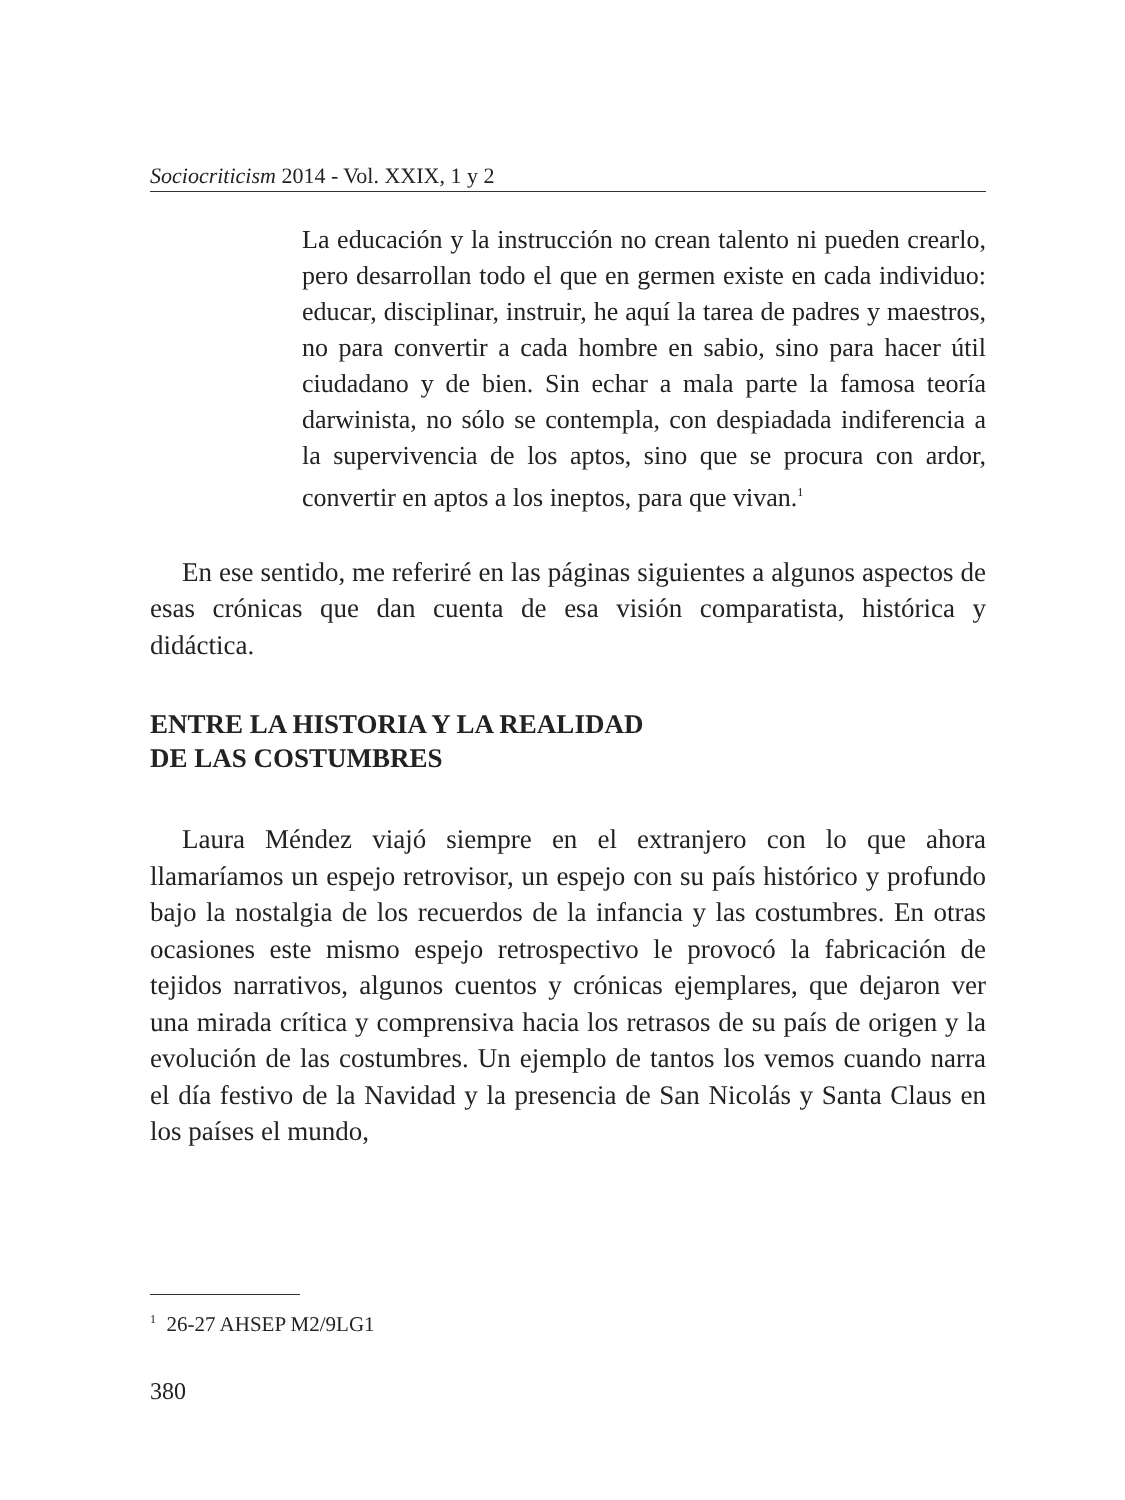Sociocriticism 2014 - Vol. XXIX, 1 y 2
La educación y la instrucción no crean talento ni pueden crearlo, pero desarrollan todo el que en germen existe en cada individuo: educar, disciplinar, instruir, he aquí la tarea de padres y maestros, no para convertir a cada hombre en sabio, sino para hacer útil ciudadano y de bien. Sin echar a mala parte la famosa teoría darwinista, no sólo se contempla, con despiadada indiferencia a la supervivencia de los aptos, sino que se procura con ardor, convertir en aptos a los ineptos, para que vivan.<sup>1</sup>
En ese sentido, me referiré en las páginas siguientes a algunos aspectos de esas crónicas que dan cuenta de esa visión comparatista, histórica y didáctica.
ENTRE LA HISTORIA Y LA REALIDAD
DE LAS COSTUMBRES
Laura Méndez viajó siempre en el extranjero con lo que ahora llamaríamos un espejo retrovisor, un espejo con su país histórico y profundo bajo la nostalgia de los recuerdos de la infancia y las costumbres. En otras ocasiones este mismo espejo retrospectivo le provocó la fabricación de tejidos narrativos, algunos cuentos y crónicas ejemplares, que dejaron ver una mirada crítica y comprensiva hacia los retrasos de su país de origen y la evolución de las costumbres. Un ejemplo de tantos los vemos cuando narra el día festivo de la Navidad y la presencia de San Nicolás y Santa Claus en los países el mundo,
<sup>1</sup> 26-27 AHSEP M2/9LG1
380